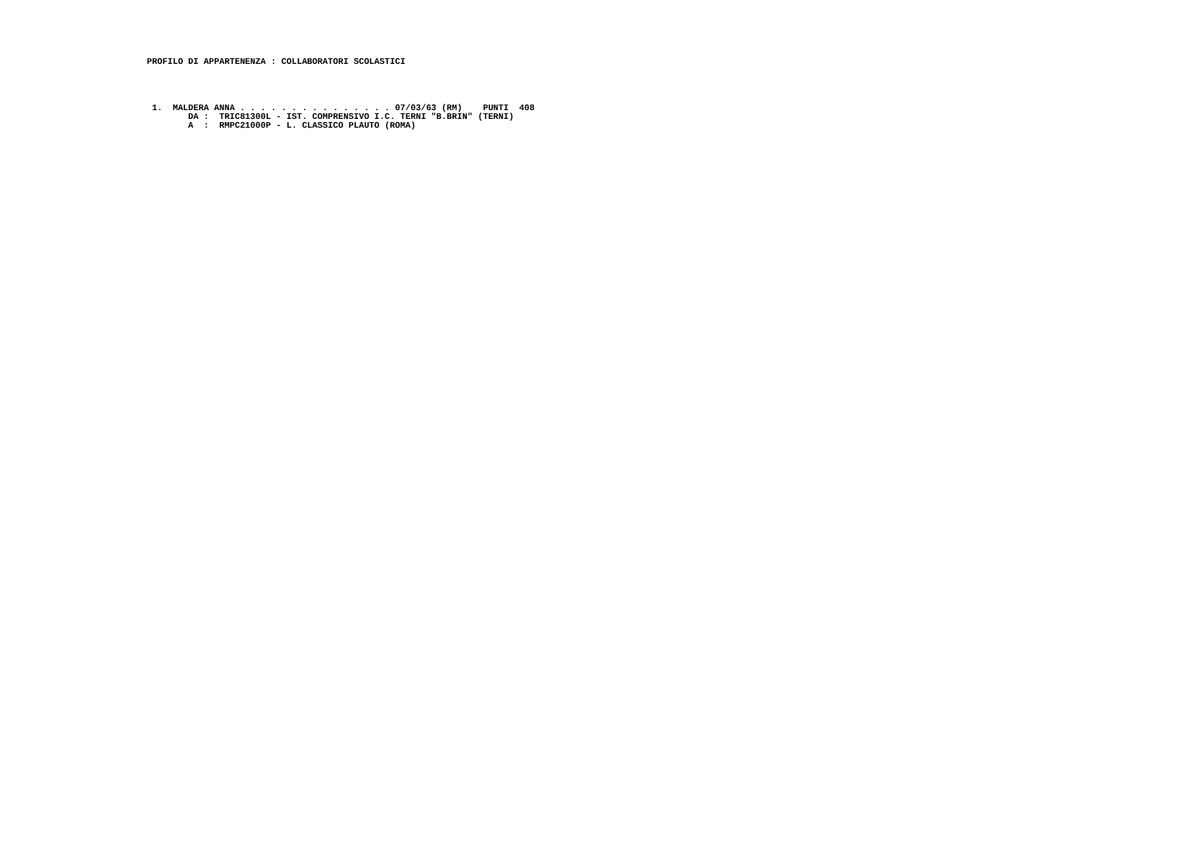PROFILO DI APPARTENENZA : COLLABORATORI SCOLASTICI
 1.  MALDERA ANNA . . . . . . . . . . . . . . . 07/03/63 (RM)    PUNTI  408
        DA :  TRIC81300L - IST. COMPRENSIVO I.C. TERNI "B.BRIN" (TERNI)
        A  :  RMPC21000P - L. CLASSICO PLAUTO (ROMA)